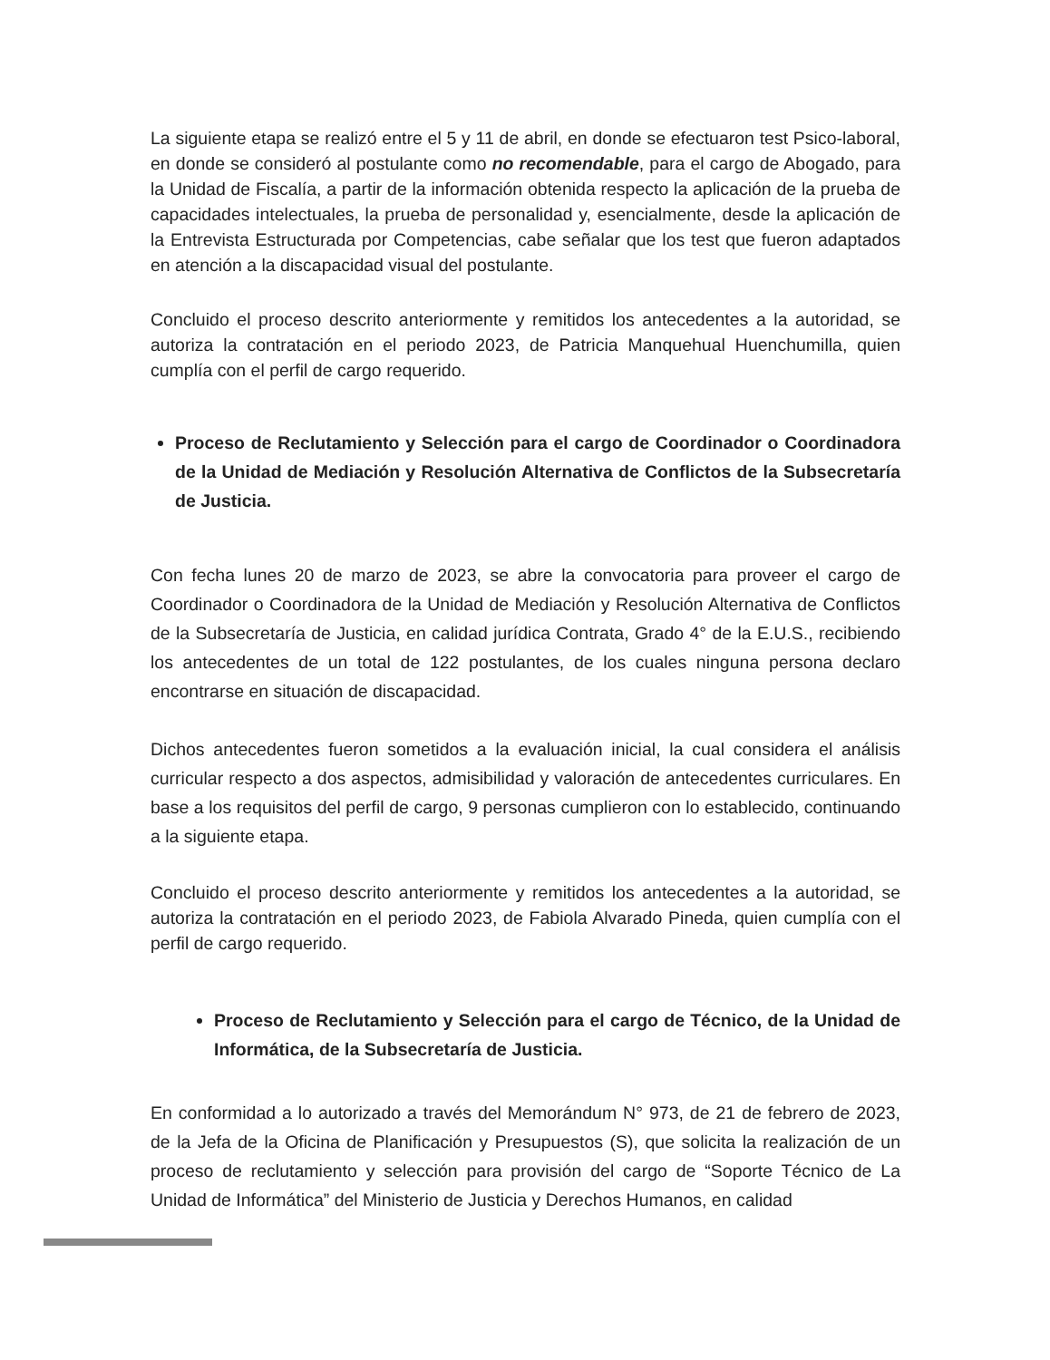La siguiente etapa se realizó entre el 5 y 11 de abril, en donde se efectuaron test Psico-laboral, en donde se consideró al postulante como no recomendable, para el cargo de Abogado, para la Unidad de Fiscalía, a partir de la información obtenida respecto la aplicación de la prueba de capacidades intelectuales, la prueba de personalidad y, esencialmente, desde la aplicación de la Entrevista Estructurada por Competencias, cabe señalar que los test que fueron adaptados en atención a la discapacidad visual del postulante.
Concluido el proceso descrito anteriormente y remitidos los antecedentes a la autoridad, se autoriza la contratación en el periodo 2023, de Patricia Manquehual Huenchumilla, quien cumplía con el perfil de cargo requerido.
Proceso de Reclutamiento y Selección para el cargo de Coordinador o Coordinadora de la Unidad de Mediación y Resolución Alternativa de Conflictos de la Subsecretaría de Justicia.
Con fecha lunes 20 de marzo de 2023, se abre la convocatoria para proveer el cargo de Coordinador o Coordinadora de la Unidad de Mediación y Resolución Alternativa de Conflictos de la Subsecretaría de Justicia, en calidad jurídica Contrata, Grado 4° de la E.U.S., recibiendo los antecedentes de un total de 122 postulantes, de los cuales ninguna persona declaro encontrarse en situación de discapacidad.
Dichos antecedentes fueron sometidos a la evaluación inicial, la cual considera el análisis curricular respecto a dos aspectos, admisibilidad y valoración de antecedentes curriculares. En base a los requisitos del perfil de cargo, 9 personas cumplieron con lo establecido, continuando a la siguiente etapa.
Concluido el proceso descrito anteriormente y remitidos los antecedentes a la autoridad, se autoriza la contratación en el periodo 2023, de Fabiola Alvarado Pineda, quien cumplía con el perfil de cargo requerido.
Proceso de Reclutamiento y Selección para el cargo de Técnico, de la Unidad de Informática, de la Subsecretaría de Justicia.
En conformidad a lo autorizado a través del Memorándum N° 973, de 21 de febrero de 2023, de la Jefa de la Oficina de Planificación y Presupuestos (S), que solicita la realización de un proceso de reclutamiento y selección para provisión del cargo de “Soporte Técnico de La Unidad de Informática” del Ministerio de Justicia y Derechos Humanos, en calidad